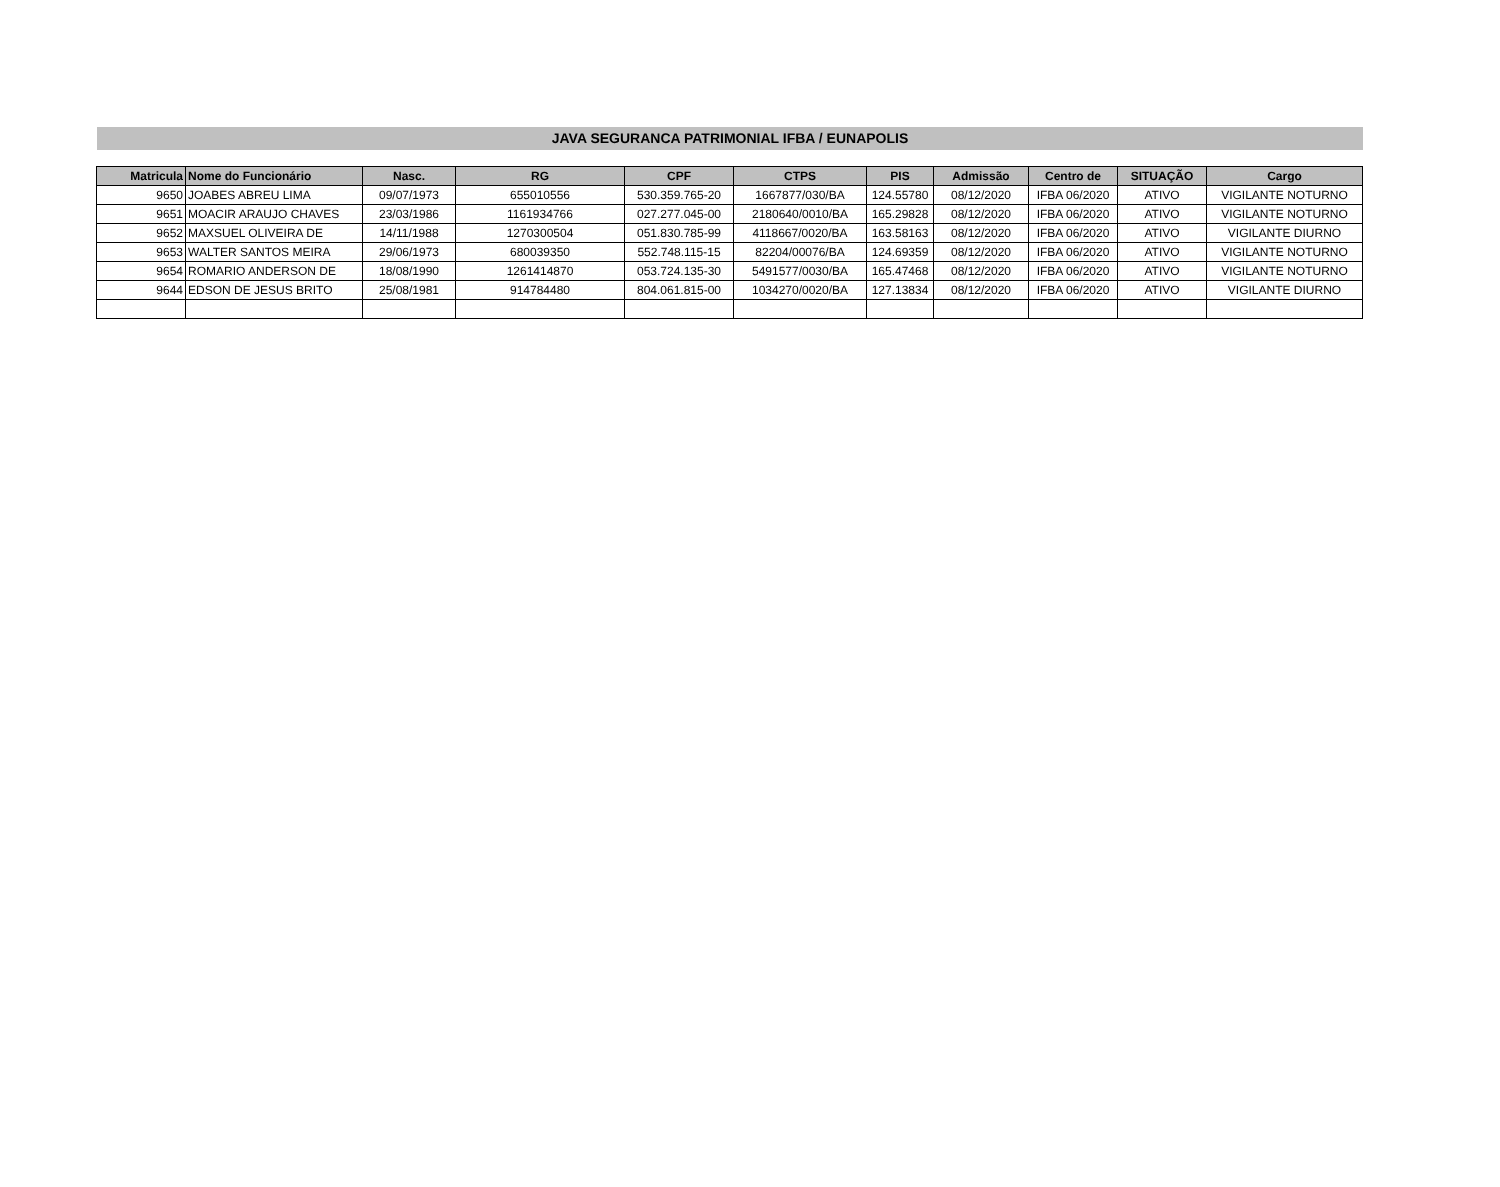JAVA SEGURANCA PATRIMONIAL IFBA / EUNAPOLIS
| Matricula | Nome do Funcionário | Nasc. | RG | CPF | CTPS | PIS | Admissão | Centro de | SITUAÇÃO | Cargo |
| --- | --- | --- | --- | --- | --- | --- | --- | --- | --- | --- |
| 9650 | JOABES ABREU LIMA | 09/07/1973 | 655010556 | 530.359.765-20 | 1667877/030/BA | 124.55780 | 08/12/2020 | IFBA 06/2020 | ATIVO | VIGILANTE NOTURNO |
| 9651 | MOACIR ARAUJO CHAVES | 23/03/1986 | 1161934766 | 027.277.045-00 | 2180640/0010/BA | 165.29828 | 08/12/2020 | IFBA 06/2020 | ATIVO | VIGILANTE NOTURNO |
| 9652 | MAXSUEL OLIVEIRA DE | 14/11/1988 | 1270300504 | 051.830.785-99 | 4118667/0020/BA | 163.58163 | 08/12/2020 | IFBA 06/2020 | ATIVO | VIGILANTE DIURNO |
| 9653 | WALTER SANTOS MEIRA | 29/06/1973 | 680039350 | 552.748.115-15 | 82204/00076/BA | 124.69359 | 08/12/2020 | IFBA 06/2020 | ATIVO | VIGILANTE NOTURNO |
| 9654 | ROMARIO ANDERSON DE | 18/08/1990 | 1261414870 | 053.724.135-30 | 5491577/0030/BA | 165.47468 | 08/12/2020 | IFBA 06/2020 | ATIVO | VIGILANTE NOTURNO |
| 9644 | EDSON DE JESUS BRITO | 25/08/1981 | 914784480 | 804.061.815-00 | 1034270/0020/BA | 127.13834 | 08/12/2020 | IFBA 06/2020 | ATIVO | VIGILANTE DIURNO |